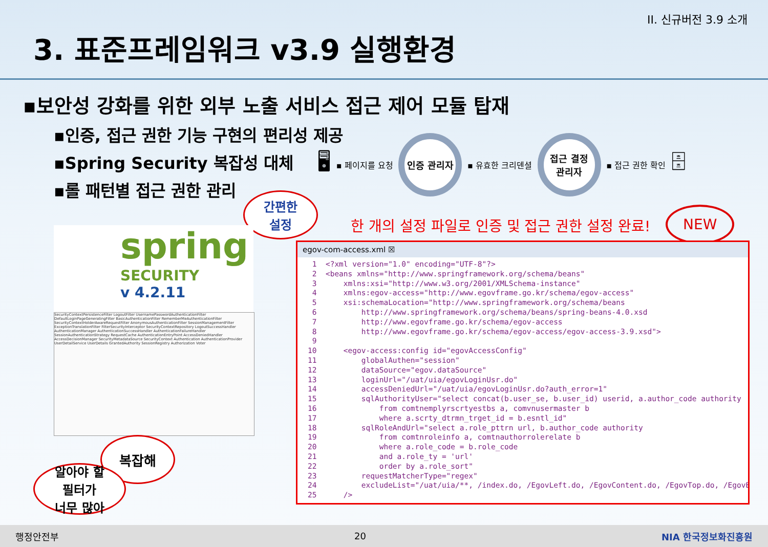II. 신규버전 3.9 소개
3. 표준프레임워크 v3.9 실행환경
▪보안성 강화를 위한 외부 노출 서비스 접근 제어 모듈 탑재
▪인증, 접근 권한 기능 구현의 편리성 제공
▪Spring Security 복잡성 대체
▪롤 패턴별 접근 권한 관리
🖥
▪ 페이지를 요청
인증 관리자
▪ 유효한 크리덴셜
접근 결정
관리자
▪ 접근 권한 확인
🗄
간편한
설정
한 개의 설정 파일로 인증 및 접근 권한 설정 완료!
NEW
spring
SECURITY
v 4.2.11
SecurityContextPersistenceFilter LogoutFilter UsernamePasswordAuthenticationFilter DefaultLoginPageGeneratingFilter BasicAuthenticationFilter RememberMeAuthenticationFilter SecurityContextHolderAwareRequestFilter AnonymousAuthenticationFilter SessionManagementFilter ExceptionTranslationFilter FilterSecurityInterceptor SecurityContextRepository LogoutSuccessHandler AuthenticationManager AuthenticationSuccessHandler AuthenticationFailureHandler SessionAuthenticationStrategy RequestCache AuthenticationEntryPoint AccessDeniedHandler AccessDecisionManager SecurityMetadataSource SecurityContext Authentication AuthenticationProvider UserDetailService UserDetails GrantedAuthority SessionRegistry Authorization Voter
복잡해
알아야 할
필터가
너무 많아
egov-com-access.xml ☒
 1  <?xml version="1.0" encoding="UTF-8"?>
 2  <beans xmlns="http://www.springframework.org/schema/beans"
 3      xmlns:xsi="http://www.w3.org/2001/XMLSchema-instance"
 4      xmlns:egov-access="http://www.egovframe.go.kr/schema/egov-access"
 5      xsi:schemaLocation="http://www.springframework.org/schema/beans
 6          http://www.springframework.org/schema/beans/spring-beans-4.0.xsd
 7          http://www.egovframe.go.kr/schema/egov-access
 8          http://www.egovframe.go.kr/schema/egov-access/egov-access-3.9.xsd">
 9
10      <egov-access:config id="egovAccessConfig"
11          globalAuthen="session"
12          dataSource="egov.dataSource"
13          loginUrl="/uat/uia/egovLoginUsr.do"
14          accessDeniedUrl="/uat/uia/egovLoginUsr.do?auth_error=1"
15          sqlAuthorityUser="select concat(b.user_se, b.user_id) userid, a.author_code authority
16              from comtnemplyrscrtyestbs a, comvnusermaster b
17              where a.scrty_dtrmn_trget_id = b.esntl_id"
18          sqlRoleAndUrl="select a.role_pttrn url, b.author_code authority
19              from comtnroleinfo a, comtnauthorrolerelate b
20              where a.role_code = b.role_code
21              and a.role_ty = 'url'
22              order by a.role_sort"
23          requestMatcherType="regex"
24          excludeList="/uat/uia/**, /index.do, /EgovLeft.do, /EgovContent.do, /EgovTop.do, /EgovB
25      />
행정안전부 20 NIA 한국정보화진흥원